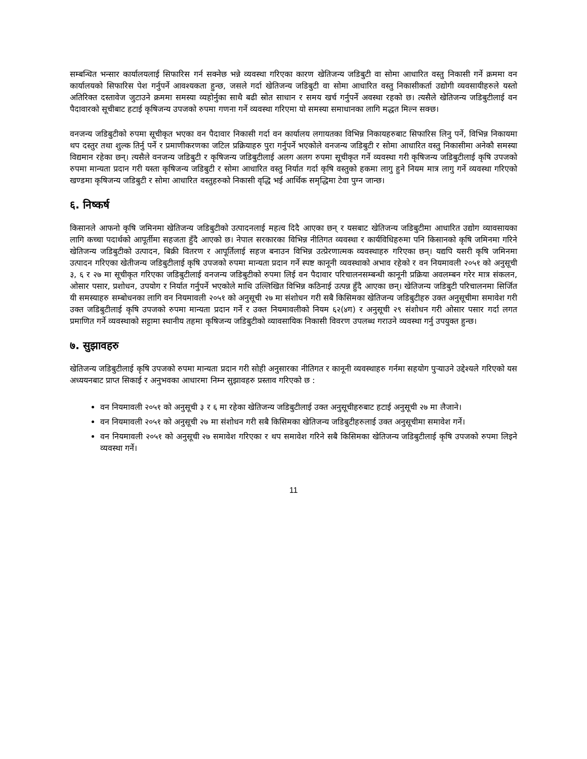सम्बन्धित भन्सार कार्यालयलाई सिफारिस गर्न सक्नेछ भन्ने व्यवस्था गरिएका कारण खेतिजन्य जडिबुटी वा सोमा आधारित वस्तु निकासी गर्ने क्रममा वन कार्यालयको सिफारिस पेश गर्नुपर्ने आवश्यकता हुन्छ, जसले गर्दा खेतिजन्य जडिबुटी वा सोमा आधारित वस्तु निकासीकर्ता उद्योगी व्यवसायीहरुले यस्तो अतिरिक्त दस्तावेज जुटाउने क्रममा समस्या व्यहोर्नुका साथै बढी स्रोत साधान र समय खर्च गर्नुपर्ने अवस्था रहको छ। त्यसैले खेतिजन्य जडिबुटीलाई वन पैदावारको सूचीबाट हटाई कृषिजन्य उपजको रुपमा गणना गर्ने व्यवस्था गरिएमा यो समस्या समाधानका लागि मद्धत मिल्न सक्छ।
वनजन्य जडिबुटीको रुपमा सूचीकृत भएका वन पैदावार निकासी गर्दा वन कार्यालय लगायतका विभिन्न निकायहरुबाट सिफारिस लिनु पर्ने, विभिन्न निकायमा थप दस्तुर तथा शुल्क तिर्नु पर्ने र प्रमाणीकरणका जटिल प्रक्रियाहरु पुरा गर्नुपर्ने भएकोले वनजन्य जडिबुटी र सोमा आधारित वस्तु निकासीमा अनेकौ समस्या विद्यमान रहेका छन्। त्यसैले वनजन्य जडिबुटी र कृषिजन्य जडिबुटीलाई अलग अलग रुपमा सूचीकृत गर्ने व्यवस्था गरी कृषिजन्य जडिबुटीलाई कृषि उपजको रुपमा मान्यता प्रदान गरी यस्ता कृषिजन्य जडिबुटी र सोमा आधारित वस्तु निर्यात गर्दा कृषि वस्तुको हकमा लागु हुने नियम मात्र लागु गर्ने व्यवस्था गरिएको खण्डमा कृषिजन्य जडिबुटी र सोमा आधारित वस्तुहरुको निकासी वृद्धि भई आर्थिक समृद्धिमा टेवा पुग्न जान्छ।
६. निष्कर्ष
किसानले आफनो कृषि जमिनमा खेतिजन्य जडिबुटीको उत्पादनलाई महत्व दिदै आएका छन् र यसबाट खेतिजन्य जडिबुटीमा आधारित उद्योग व्यावसायका लागि कच्चा पदार्थको आपूर्तीमा सहजता हुँदै आएको छ। नेपाल सरकारका विभिन्न नीतिगत व्यवस्था र कार्यविधिहरुमा पनि किसानको कृषि जमिनमा गरिने खेतिजन्य जडिबुटीको उत्पादन, बिक्री वितरण र आपूर्तिलाई सहज बनाउन विभिन्न उत्प्रेरणात्मक व्यवस्थाहरु गरिएका छन्। यद्यपि यसरी कृषि जमिनमा उत्पादन गरिएका खेतीजन्य जडिबुटीलाई कृषि उपजको रुपमा मान्यता प्रदान गर्ने स्पष्ट कानूनी व्यवस्थाको अभाव रहेको र वन नियमावली २०५१ को अनुसूची ३, ६ र २७ मा सूचीकृत गरिएका जडिबुटीलाई वनजन्य जडिबुटीको रुपमा लिई वन पैदावार परिचालनसम्बन्धी कानूनी प्रक्रिया अवलम्बन गरेर मात्र संकलन, ओसार पसार, प्रशोधन, उपयोग र निर्यात गर्नुपर्ने भएकोले माथि उल्लिखित विभिन्न कठिनाई उत्पन्न हुँदै आएका छन्। खेतिजन्य जडिबुटी परिचालनमा सिर्जित यी समस्याहरु सम्बोधनका लागि वन नियमावली २०५१ को अनुसूची २७ मा संशोधन गरी सबै किसिमका खेतिजन्य जडिबुटीहरु उक्त अनुसूचीमा समावेश गरी उक्त जडिबुटीलाई कृषि उपजको रुपमा मान्यता प्रदान गर्ने र उक्त नियमावलीको नियम ६२(४ग) र अनुसूची २९ संशोधन गरी ओसार पसार गर्दा लगत प्रमाणित गर्ने व्यवस्थाको सट्टामा स्थानीय तहमा कृषिजन्य जडिबुटीको व्यावसायिक निकासी विवरण उपलब्ध गराउने व्यवस्था गर्नु उपयुक्त हुन्छ।
७. सुझावहरु
खेतिजन्य जडिबुटीलाई कृषि उपजको रुपमा मान्यता प्रदान गरी सोही अनुसारका नीतिगत र कानूनी व्यवस्थाहरु गर्नमा सहयोग पुऱ्याउने उद्देश्यले गरिएको यस अध्ययनबाट प्राप्त सिकाई र अनुभवका आधारमा निम्न सुझावहरु प्रस्ताव गरिएको छ :
वन नियमावली २०५१ को अनुसूची ३ र ६ मा रहेका खेतिजन्य जडिबुटीलाई उक्त अनुसूचीहरुबाट हटाई अनुसूची २७ मा लैजाने।
वन नियमावली २०५१ को अनुसूची २७ मा संशोधन गरी सबै किसिमका खेतिजन्य जडिबुटीहरुलाई उक्त अनुसूचीमा समावेश गर्ने।
वन नियमावली २०५१ को अनुसूची २७ समावेश गरिएका र थप समावेश गरिने सबै किसिमका खेतिजन्य जडिबुटीलाई कृषि उपजको रुपमा लिइने व्यवस्था गर्ने।
11